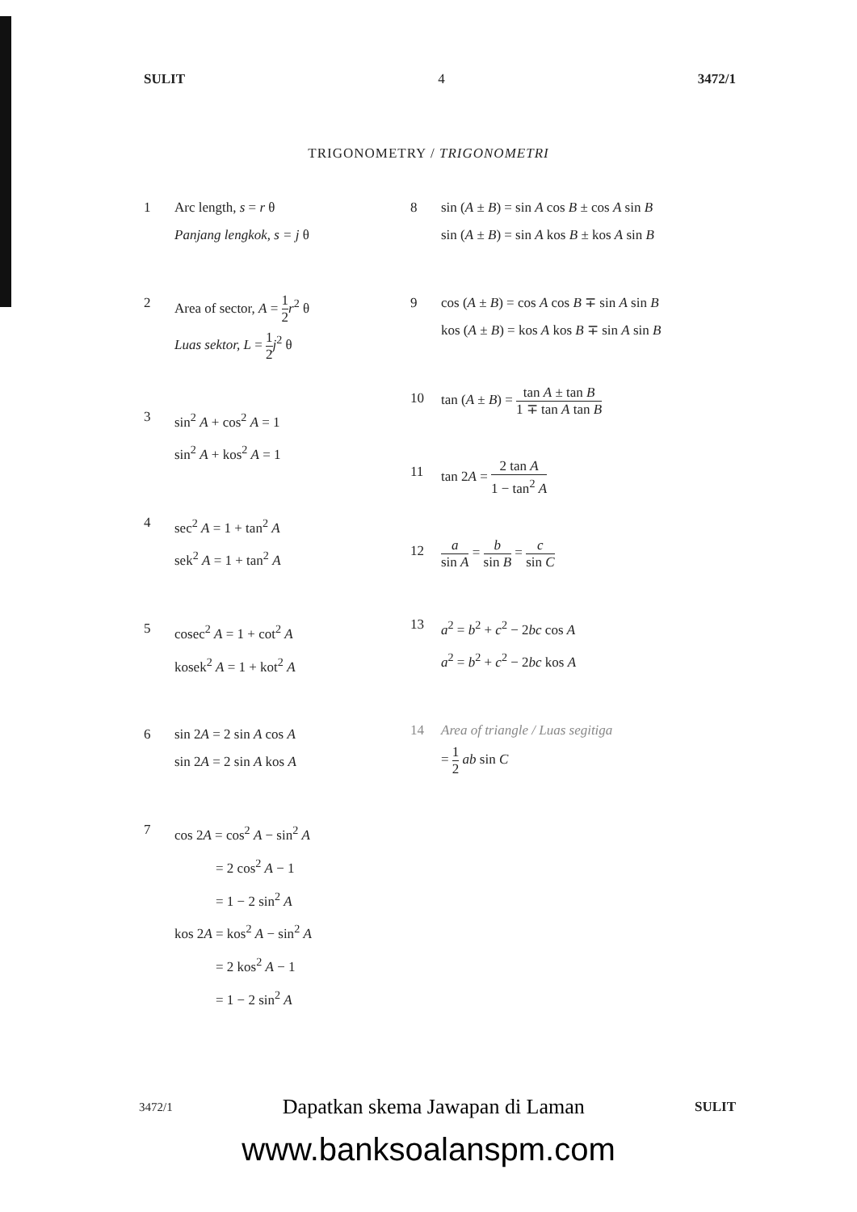SULIT 4 3472/1
TRIGONOMETRY / TRIGONOMETRI
1 Arc length, s = r θ
Panjang lengkok, s = j θ
2 Area of sector, A = 1 2 r<sup>2</sup> θ
Luas sektor, L = 1 2 j<sup>2</sup> θ
3 sin<sup>2</sup> A + cos<sup>2</sup> A = 1
sin<sup>2</sup> A + kos<sup>2</sup> A = 1
4 sec<sup>2</sup> A = 1 + tan<sup>2</sup> A
sek<sup>2</sup> A = 1 + tan<sup>2</sup> A
5 cosec<sup>2</sup> A = 1 + cot<sup>2</sup> A
kosek<sup>2</sup> A = 1 + kot<sup>2</sup> A
6 sin 2A = 2 sin A cos A
sin 2A = 2 sin A kos A
7 cos 2A = cos<sup>2</sup> A − sin<sup>2</sup> A
   = 2 cos<sup>2</sup> A − 1
   = 1 − 2 sin<sup>2</sup> A
kos 2A = kos<sup>2</sup> A − sin<sup>2</sup> A
   = 2 kos<sup>2</sup> A − 1
   = 1 − 2 sin<sup>2</sup> A
8 sin (A ± B) = sin A cos B ± cos A sin B
sin (A ± B) = sin A kos B ± kos A sin B
9 cos (A ± B) = cos A cos B ∓ sin A sin B
kos (A ± B) = kos A kos B ∓ sin A sin B
10 tan (A ± B) = tan A ± tan B 1 ∓ tan A tan B
11 tan 2A = 2 tan A 1 − tan<sup>2</sup> A
12
a sin A = b sin B = c sin C
13 a<sup>2</sup> = b<sup>2</sup> + c<sup>2</sup> − 2bc cos A
a<sup>2</sup> = b<sup>2</sup> + c<sup>2</sup> − 2bc kos A
14 Area of triangle / Luas segitiga
= 1 2 ab sin C
3472/1 Dapatkan skema Jawapan di Laman SULIT
www.banksoalanspm.com